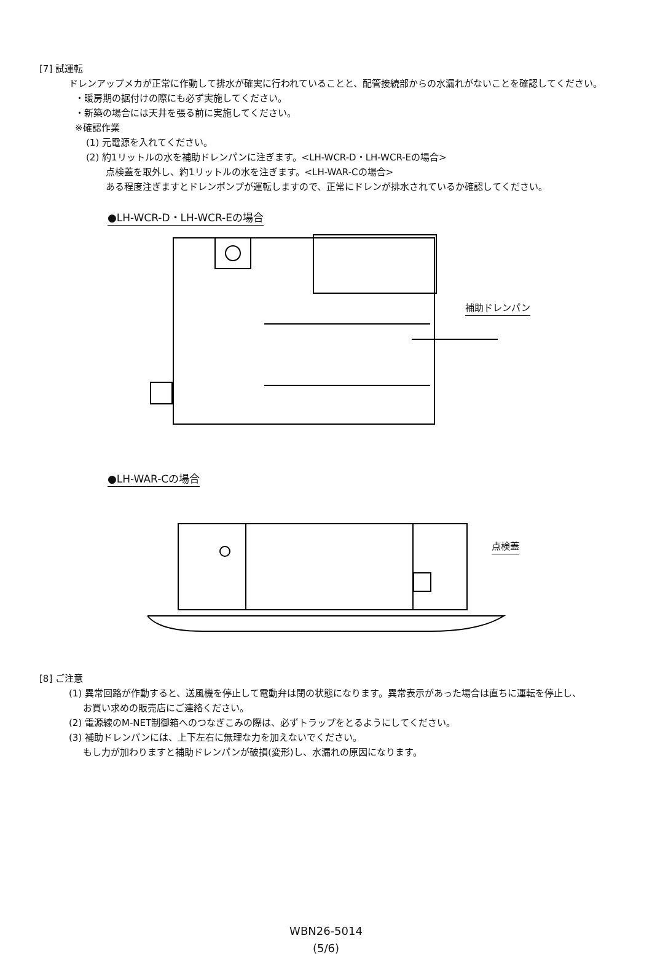[7] 試運転
ドレンアップメカが正常に作動して排水が確実に行われていることと、配管接続部からの水漏れがないことを確認してください。
・暖房期の据付けの際にも必ず実施してください。
・新築の場合には天井を張る前に実施してください。
※確認作業
(1) 元電源を入れてください。
(2) 約1リットルの水を補助ドレンパンに注ぎます。<LH-WCR-D・LH-WCR-Eの場合>
点検蓋を取外し、約1リットルの水を注ぎます。<LH-WAR-Cの場合>
ある程度注ぎますとドレンポンプが運転しますので、正常にドレンが排水されているか確認してください。
●LH-WCR-D・LH-WCR-Eの場合
補助ドレンパン
●LH-WAR-Cの場合
点検蓋
[8] ご注意
(1) 異常回路が作動すると、送風機を停止して電動弁は閉の状態になります。異常表示があった場合は直ちに運転を停止し、
お買い求めの販売店にご連絡ください。
(2) 電源線のM-NET制御箱へのつなぎこみの際は、必ずトラップをとるようにしてください。
(3) 補助ドレンパンには、上下左右に無理な力を加えないでください。
もし力が加わりますと補助ドレンパンが破損(変形)し、水漏れの原因になります。
WBN26-5014
(5/6)